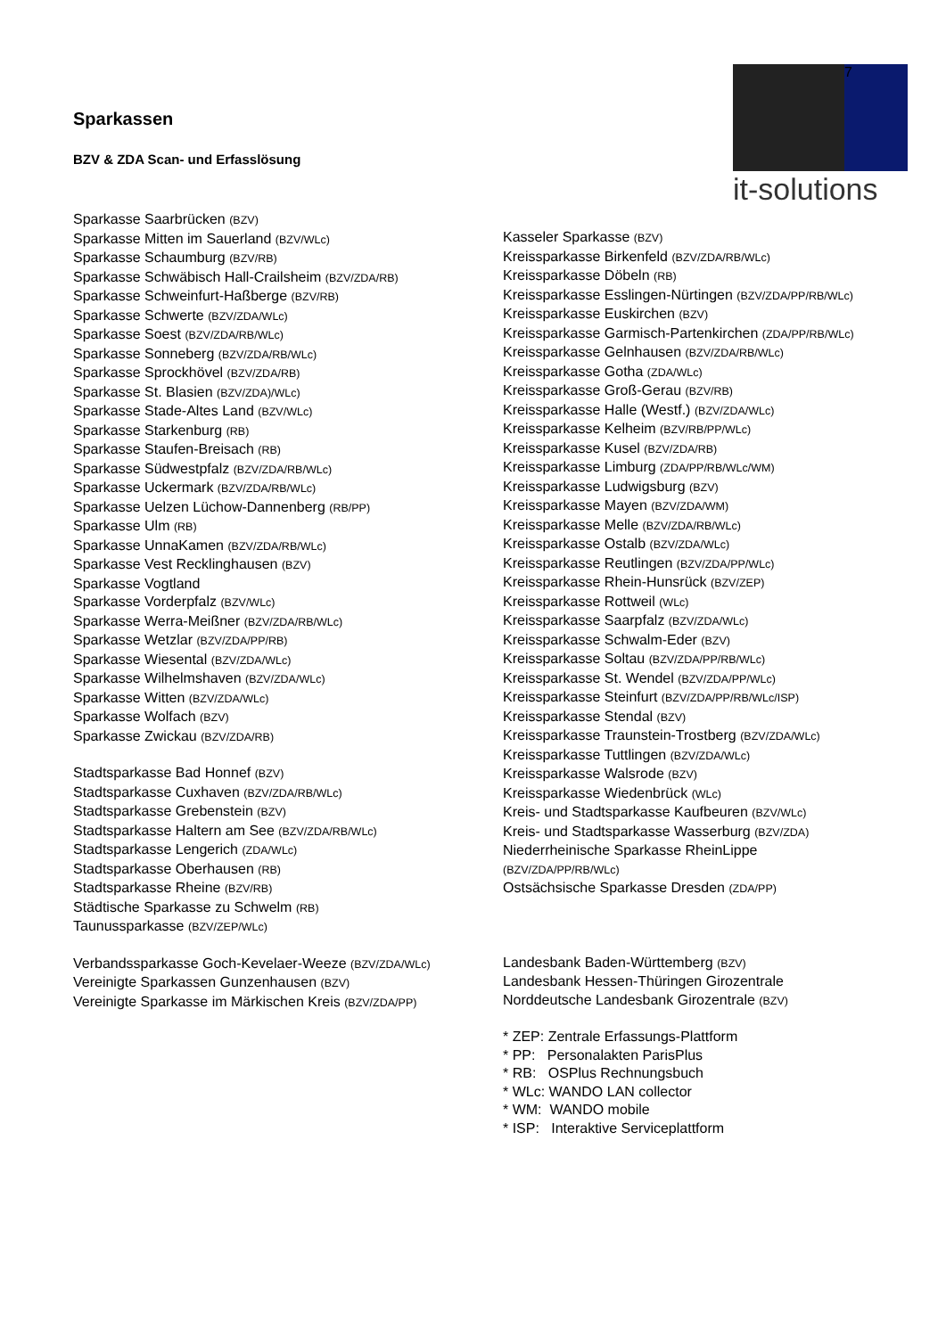K
7
it-solutions
Sparkassen
BZV & ZDA Scan- und Erfasslösung
Sparkasse Saarbrücken (BZV)
Sparkasse Mitten im Sauerland (BZV/WLc)
Sparkasse Schaumburg (BZV/RB)
Sparkasse Schwäbisch Hall-Crailsheim (BZV/ZDA/RB)
Sparkasse Schweinfurt-Haßberge (BZV/RB)
Sparkasse Schwerte (BZV/ZDA/WLc)
Sparkasse Soest (BZV/ZDA/RB/WLc)
Sparkasse Sonneberg (BZV/ZDA/RB/WLc)
Sparkasse Sprockhövel (BZV/ZDA/RB)
Sparkasse St. Blasien (BZV/ZDA)/WLc)
Sparkasse Stade-Altes Land (BZV/WLc)
Sparkasse Starkenburg (RB)
Sparkasse Staufen-Breisach (RB)
Sparkasse Südwestpfalz (BZV/ZDA/RB/WLc)
Sparkasse Uckermark (BZV/ZDA/RB/WLc)
Sparkasse Uelzen Lüchow-Dannenberg (RB/PP)
Sparkasse Ulm (RB)
Sparkasse UnnaKamen (BZV/ZDA/RB/WLc)
Sparkasse Vest Recklinghausen (BZV)
Sparkasse Vogtland
Sparkasse Vorderpfalz (BZV/WLc)
Sparkasse Werra-Meißner (BZV/ZDA/RB/WLc)
Sparkasse Wetzlar (BZV/ZDA/PP/RB)
Sparkasse Wiesental (BZV/ZDA/WLc)
Sparkasse Wilhelmshaven (BZV/ZDA/WLc)
Sparkasse Witten (BZV/ZDA/WLc)
Sparkasse Wolfach (BZV)
Sparkasse Zwickau (BZV/ZDA/RB)
Stadtsparkasse Bad Honnef (BZV)
Stadtsparkasse Cuxhaven (BZV/ZDA/RB/WLc)
Stadtsparkasse Grebenstein (BZV)
Stadtsparkasse Haltern am See (BZV/ZDA/RB/WLc)
Stadtsparkasse Lengerich (ZDA/WLc)
Stadtsparkasse Oberhausen (RB)
Stadtsparkasse Rheine (BZV/RB)
Städtische Sparkasse zu Schwelm (RB)
Taunussparkasse (BZV/ZEP/WLc)
Verbandssparkasse Goch-Kevelaer-Weeze (BZV/ZDA/WLc)
Vereinigte Sparkassen Gunzenhausen (BZV)
Vereinigte Sparkasse im Märkischen Kreis (BZV/ZDA/PP)
Kasseler Sparkasse (BZV)
Kreissparkasse Birkenfeld (BZV/ZDA/RB/WLc)
Kreissparkasse Döbeln (RB)
Kreissparkasse Esslingen-Nürtingen (BZV/ZDA/PP/RB/WLc)
Kreissparkasse Euskirchen (BZV)
Kreissparkasse Garmisch-Partenkirchen (ZDA/PP/RB/WLc)
Kreissparkasse Gelnhausen (BZV/ZDA/RB/WLc)
Kreissparkasse Gotha (ZDA/WLc)
Kreissparkasse Groß-Gerau (BZV/RB)
Kreissparkasse Halle (Westf.) (BZV/ZDA/WLc)
Kreissparkasse Kelheim (BZV/RB/PP/WLc)
Kreissparkasse Kusel (BZV/ZDA/RB)
Kreissparkasse Limburg (ZDA/PP/RB/WLc/WM)
Kreissparkasse Ludwigsburg (BZV)
Kreissparkasse Mayen (BZV/ZDA/WM)
Kreissparkasse Melle (BZV/ZDA/RB/WLc)
Kreissparkasse Ostalb (BZV/ZDA/WLc)
Kreissparkasse Reutlingen (BZV/ZDA/PP/WLc)
Kreissparkasse Rhein-Hunsrück (BZV/ZEP)
Kreissparkasse Rottweil (WLc)
Kreissparkasse Saarpfalz (BZV/ZDA/WLc)
Kreissparkasse Schwalm-Eder (BZV)
Kreissparkasse Soltau (BZV/ZDA/PP/RB/WLc)
Kreissparkasse St. Wendel (BZV/ZDA/PP/WLc)
Kreissparkasse Steinfurt (BZV/ZDA/PP/RB/WLc/ISP)
Kreissparkasse Stendal (BZV)
Kreissparkasse Traunstein-Trostberg (BZV/ZDA/WLc)
Kreissparkasse Tuttlingen (BZV/ZDA/WLc)
Kreissparkasse Walsrode (BZV)
Kreissparkasse Wiedenbrück (WLc)
Kreis- und Stadtsparkasse Kaufbeuren (BZV/WLc)
Kreis- und Stadtsparkasse Wasserburg (BZV/ZDA)
Niederrheinische Sparkasse RheinLippe
(BZV/ZDA/PP/RB/WLc)
Ostsächsische Sparkasse Dresden (ZDA/PP)
Landesbank Baden-Württemberg (BZV)
Landesbank Hessen-Thüringen Girozentrale
Norddeutsche Landesbank Girozentrale (BZV)
* ZEP: Zentrale Erfassungs-Plattform
* PP: Personalakten ParisPlus
* RB: OSPlus Rechnungsbuch
* WLc: WANDO LAN collector
* WM: WANDO mobile
* ISP: Interaktive Serviceplattform